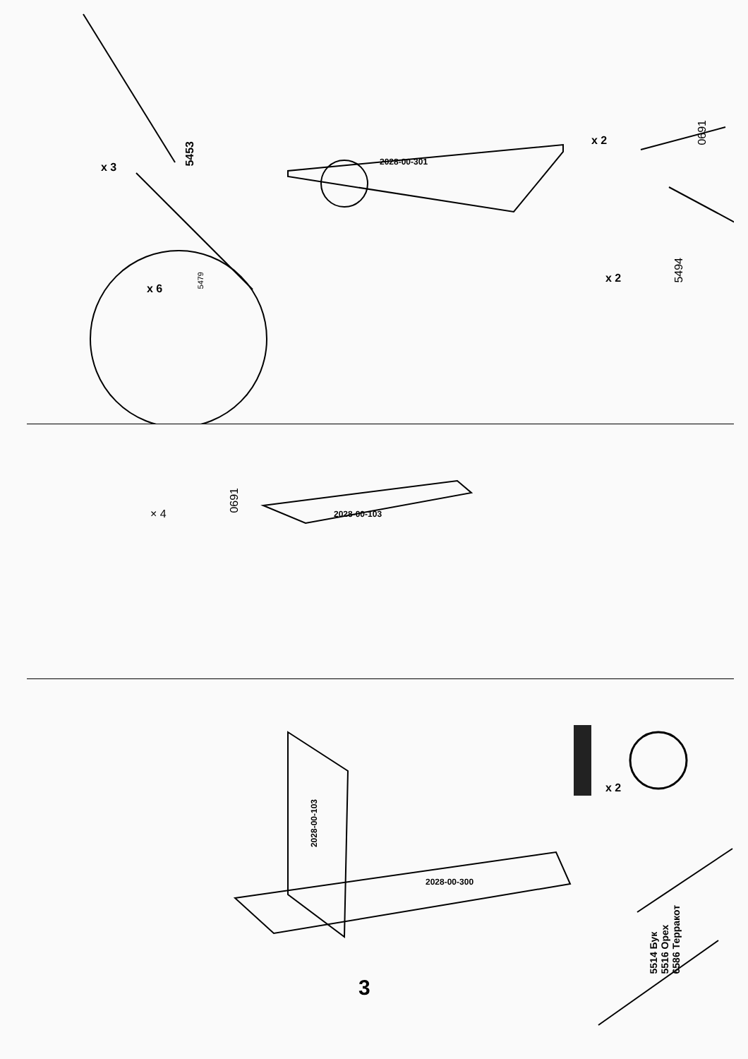x 3
5453
2028-00-301
x 2
0691
x 2
5494
x 6
5479
× 4
0691
2028-00-103
2028-00-103
2028-00-300
x 2
5514 Бук
5516 Орех
6586 Терракот
3